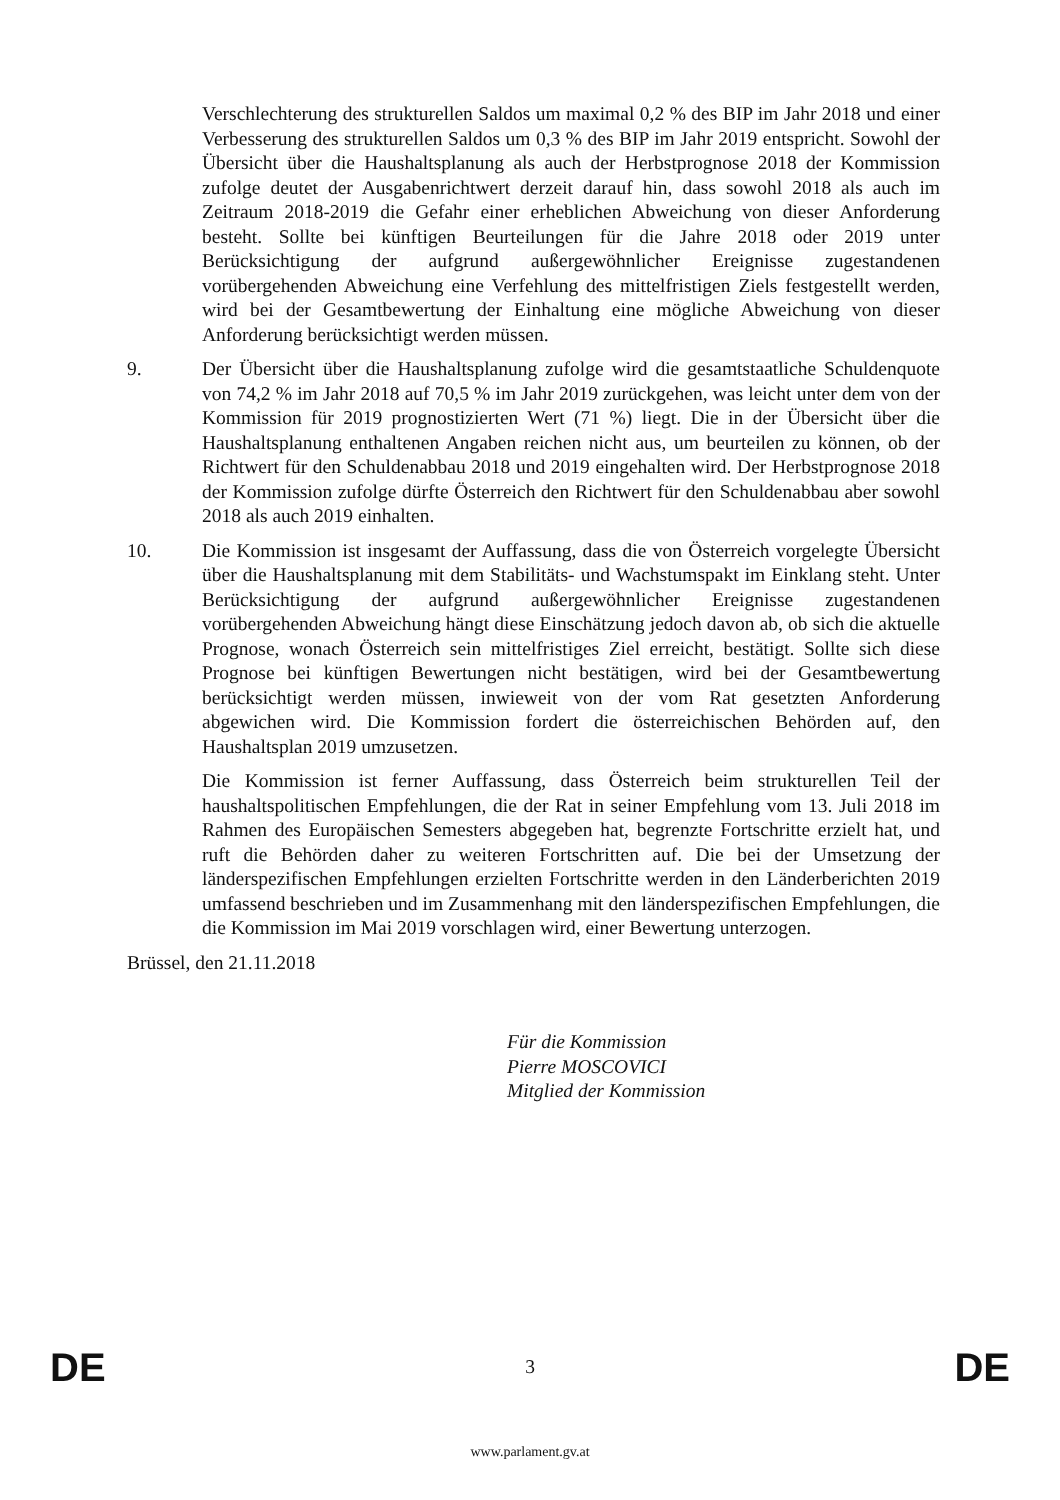Verschlechterung des strukturellen Saldos um maximal 0,2 % des BIP im Jahr 2018 und einer Verbesserung des strukturellen Saldos um 0,3 % des BIP im Jahr 2019 entspricht. Sowohl der Übersicht über die Haushaltsplanung als auch der Herbstprognose 2018 der Kommission zufolge deutet der Ausgabenrichtwert derzeit darauf hin, dass sowohl 2018 als auch im Zeitraum 2018-2019 die Gefahr einer erheblichen Abweichung von dieser Anforderung besteht. Sollte bei künftigen Beurteilungen für die Jahre 2018 oder 2019 unter Berücksichtigung der aufgrund außergewöhnlicher Ereignisse zugestandenen vorübergehenden Abweichung eine Verfehlung des mittelfristigen Ziels festgestellt werden, wird bei der Gesamtbewertung der Einhaltung eine mögliche Abweichung von dieser Anforderung berücksichtigt werden müssen.
9. Der Übersicht über die Haushaltsplanung zufolge wird die gesamtstaatliche Schuldenquote von 74,2 % im Jahr 2018 auf 70,5 % im Jahr 2019 zurückgehen, was leicht unter dem von der Kommission für 2019 prognostizierten Wert (71 %) liegt. Die in der Übersicht über die Haushaltsplanung enthaltenen Angaben reichen nicht aus, um beurteilen zu können, ob der Richtwert für den Schuldenabbau 2018 und 2019 eingehalten wird. Der Herbstprognose 2018 der Kommission zufolge dürfte Österreich den Richtwert für den Schuldenabbau aber sowohl 2018 als auch 2019 einhalten.
10. Die Kommission ist insgesamt der Auffassung, dass die von Österreich vorgelegte Übersicht über die Haushaltsplanung mit dem Stabilitäts- und Wachstumspakt im Einklang steht. Unter Berücksichtigung der aufgrund außergewöhnlicher Ereignisse zugestandenen vorübergehenden Abweichung hängt diese Einschätzung jedoch davon ab, ob sich die aktuelle Prognose, wonach Österreich sein mittelfristiges Ziel erreicht, bestätigt. Sollte sich diese Prognose bei künftigen Bewertungen nicht bestätigen, wird bei der Gesamtbewertung berücksichtigt werden müssen, inwieweit von der vom Rat gesetzten Anforderung abgewichen wird. Die Kommission fordert die österreichischen Behörden auf, den Haushaltsplan 2019 umzusetzen.
Die Kommission ist ferner Auffassung, dass Österreich beim strukturellen Teil der haushaltspolitischen Empfehlungen, die der Rat in seiner Empfehlung vom 13. Juli 2018 im Rahmen des Europäischen Semesters abgegeben hat, begrenzte Fortschritte erzielt hat, und ruft die Behörden daher zu weiteren Fortschritten auf. Die bei der Umsetzung der länderspezifischen Empfehlungen erzielten Fortschritte werden in den Länderberichten 2019 umfassend beschrieben und im Zusammenhang mit den länderspezifischen Empfehlungen, die die Kommission im Mai 2019 vorschlagen wird, einer Bewertung unterzogen.
Brüssel, den 21.11.2018
Für die Kommission
Pierre MOSCOVICI
Mitglied der Kommission
DE 3 DE
www.parlament.gv.at